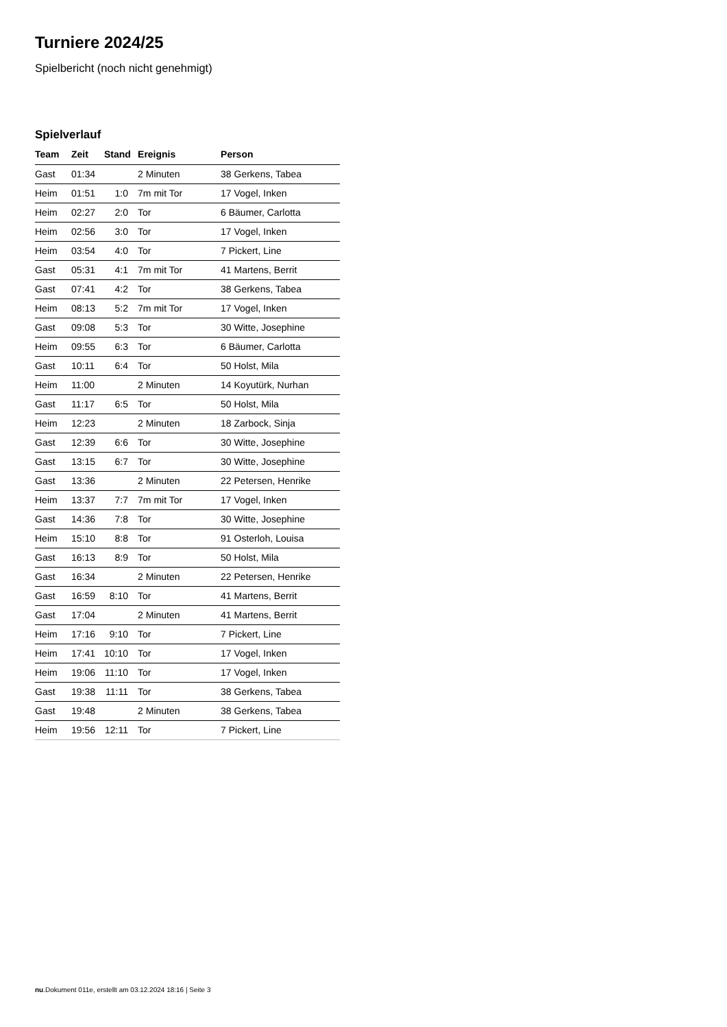Turniere 2024/25
Spielbericht (noch nicht genehmigt)
Spielverlauf
| Team | Zeit | Stand | Ereignis | Person |
| --- | --- | --- | --- | --- |
| Gast | 01:34 | | 2 Minuten | 38 Gerkens, Tabea |
| Heim | 01:51 | 1:0 | 7m mit Tor | 17 Vogel, Inken |
| Heim | 02:27 | 2:0 | Tor | 6 Bäumer, Carlotta |
| Heim | 02:56 | 3:0 | Tor | 17 Vogel, Inken |
| Heim | 03:54 | 4:0 | Tor | 7 Pickert, Line |
| Gast | 05:31 | 4:1 | 7m mit Tor | 41 Martens, Berrit |
| Gast | 07:41 | 4:2 | Tor | 38 Gerkens, Tabea |
| Heim | 08:13 | 5:2 | 7m mit Tor | 17 Vogel, Inken |
| Gast | 09:08 | 5:3 | Tor | 30 Witte, Josephine |
| Heim | 09:55 | 6:3 | Tor | 6 Bäumer, Carlotta |
| Gast | 10:11 | 6:4 | Tor | 50 Holst, Mila |
| Heim | 11:00 | | 2 Minuten | 14 Koyutürk, Nurhan |
| Gast | 11:17 | 6:5 | Tor | 50 Holst, Mila |
| Heim | 12:23 | | 2 Minuten | 18 Zarbock, Sinja |
| Gast | 12:39 | 6:6 | Tor | 30 Witte, Josephine |
| Gast | 13:15 | 6:7 | Tor | 30 Witte, Josephine |
| Gast | 13:36 | | 2 Minuten | 22 Petersen, Henrike |
| Heim | 13:37 | 7:7 | 7m mit Tor | 17 Vogel, Inken |
| Gast | 14:36 | 7:8 | Tor | 30 Witte, Josephine |
| Heim | 15:10 | 8:8 | Tor | 91 Osterloh, Louisa |
| Gast | 16:13 | 8:9 | Tor | 50 Holst, Mila |
| Gast | 16:34 | | 2 Minuten | 22 Petersen, Henrike |
| Gast | 16:59 | 8:10 | Tor | 41 Martens, Berrit |
| Gast | 17:04 | | 2 Minuten | 41 Martens, Berrit |
| Heim | 17:16 | 9:10 | Tor | 7 Pickert, Line |
| Heim | 17:41 | 10:10 | Tor | 17 Vogel, Inken |
| Heim | 19:06 | 11:10 | Tor | 17 Vogel, Inken |
| Gast | 19:38 | 11:11 | Tor | 38 Gerkens, Tabea |
| Gast | 19:48 | | 2 Minuten | 38 Gerkens, Tabea |
| Heim | 19:56 | 12:11 | Tor | 7 Pickert, Line |
nu.Dokument 011e, erstellt am 03.12.2024 18:16 | Seite 3